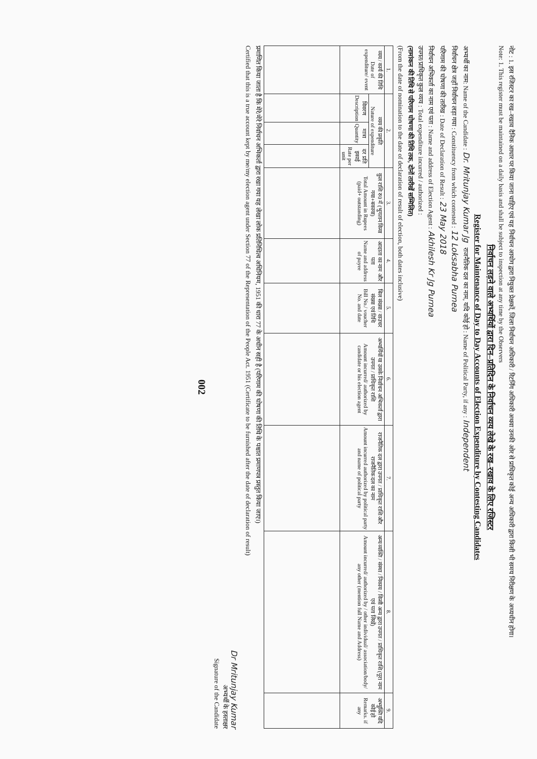नोट : 1. इस रजिस्टर का रख–रखाव दैनिक आधार पर किया जाना चाहिए एवं यह निर्वाचन आयोग द्वारा नियुक्त प्रेक्षकों, जिला निर्वाचन अधिकारी / रिटर्निंग अधिकारी अथवा उनकी ओर से प्राधिकृत कोई अन्य अधिकारी द्वारा किसी भी समय निरीक्षण के अध्यधीन होगा।
Note: 1. This register must be maintained on a daily basis and shall be subject to inspection at any time by the Observers
निर्वाचन लड़ने वाले अभ्यर्थियों द्वारा दिन–प्रतिदिन के निर्वाचन व्यय लेखे के रख–रखाव के लिए रजिस्टर
Register for Maintenance of Day to Day Accounts of Election Expenditure by Contesting Candidates
अभ्यर्थी का नाम: Name of the Candidate : Dr. Mritunjay Kumar Jg राजनैतिक दल का नाम, यदि कोई हो : Name of Political Party, if any : Independent
निर्वाचन क्षेत्र जहाँ निर्वाचन लड़ा गया : Constituency from which contested : 12 Loksabha Purnea
परिणाम की घोषणा की तारीख : Date of Declaration of Result : 23 May 2018
निर्वाचन अभिकर्ता का नाम एवं पता : Name and address of Election Agent : Akhilesh Kr Jg Purnea
उपगत/प्राधिकृत कुल व्यय : Total expenditure incurred / authorized :
(नामांकन की तिथि से परिणाम घोषणा की तिथि तक, दोनों तारीखें सम्मिलित)
(From the date of nomination to the date of declaration of result of election, both dates inclusive)
| 1. | 2. | | | 3. | 4. | 5. | 6. | 7. | 8. | 9. |
| --- | --- | --- | --- | --- | --- | --- | --- | --- | --- | --- |
| व्यय / कार्य की तिथि Date of expenditure/ event | व्यय की प्रकृति Nature of expenditure | | | कुल राशि रु0 में (भुगतान किया गया+बकाया) Total Amount in Rupees (paid+ outstanding) | आदाता का नाम और पता Name and address of payee | बिल संख्या / वाउचर संख्या एवं तिथि Bill No./ voucher No. and date | अभ्यर्थियों या उसके निर्वाचन अभिकर्ता द्वारा उपगत / प्राधिकृत राशि Amount incurred/ authorized by candidate or his election agent | राजनैतिक दल द्वारा उपगत / प्राधिकृत राशि और राजनैतिक दल का नाम Amount incurred authorized by political party and name of political party | अन्य व्यक्ति / संस्था / निकाय / किसी अन्य द्वारा उपगत / प्राधिकृत राशि (पूरा नाम एवं पता लिखें) Amount incurred/ authorized by / other individual/ association/body/ any other (mention full Name and Address) | अभ्युक्ति यदि कोई हो Remarks. if any |
| | विवरण Description | मात्रा Quantity | दर प्रति इकाई Rate per unit | | | | | | | |
प्रमाणित किया जाता है कि मेरे/मेरे निर्वाचन अभिकर्ता द्वारा रखा गया यह लेखा लोक प्रतिनिधित्व अधिनियम, 1951 की धारा 77 के अधीन सही है (परिणाम की घोषणा की तिथि के पश्चात प्रमाणपत्र प्रस्तुत किया जाए।)
Certified that this is a true account kept by me/my election agent under Section 77 of the Representation of the People Act. 1951 (Certificate to be furnished after the date of declaration of result)
Dr Mritunjay Kumar
अभ्यर्थी के हस्ताक्षर
Signature of the Candidate
002